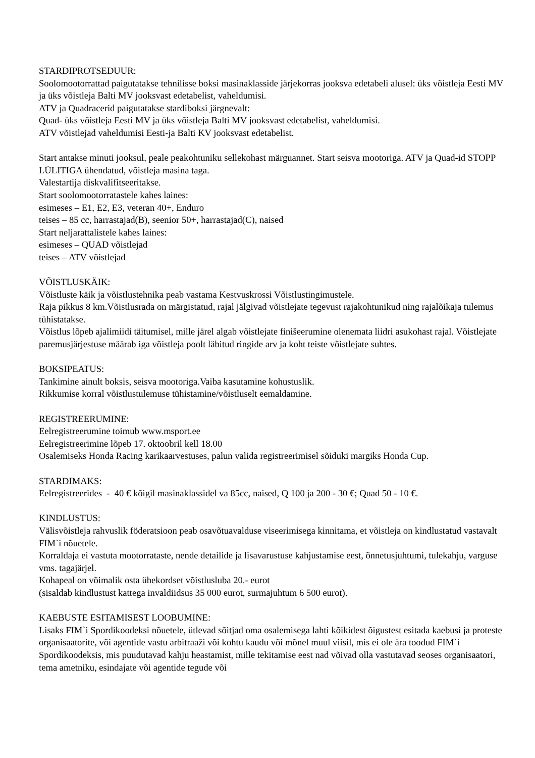STARDIPROTSEDUUR:
Soolomootorrattad paigutatakse tehnilisse boksi masinaklasside järjekorras jooksva edetabeli alusel: üks võistleja Eesti MV ja üks võistleja Balti MV jooksvast edetabelist, vaheldumisi.
ATV ja Quadracerid paigutatakse stardiboksi järgnevalt:
Quad- üks võistleja Eesti MV ja üks võistleja Balti MV jooksvast edetabelist, vaheldumisi.
ATV võistlejad vaheldumisi Eesti-ja Balti KV jooksvast edetabelist.
Start antakse minuti jooksul, peale peakohtuniku sellekohast märguannet. Start seisva mootoriga. ATV ja Quad-id STOPP LÜLITIGA ühendatud, võistleja masina taga.
Valestartija diskvalifitseeritakse.
Start soolomootorratastele kahes laines:
esimeses – E1, E2, E3, veteran 40+, Enduro
teises – 85 cc, harrastajad(B), seenior 50+, harrastajad(C), naised
Start neljarattalistele kahes laines:
esimeses – QUAD võistlejad
teises – ATV võistlejad
VÕISTLUSKÄIK:
Võistluste käik ja võistlustehnika peab vastama Kestvuskrossi Võistlustingimustele.
Raja pikkus 8 km.Võistlusrada on märgistatud, rajal jälgivad võistlejate tegevust rajakohtunikud ning rajalõikaja tulemus tühistatakse.
Võistlus lõpeb ajalimiidi täitumisel, mille järel algab võistlejate finišeerumine olenemata liidri asukohast rajal. Võistlejate paremusjärjestuse määrab iga võistleja poolt läbitud ringide arv ja koht teiste võistlejate suhtes.
BOKSIPEATUS:
Tankimine ainult boksis, seisva mootoriga.Vaiba kasutamine kohustuslik.
Rikkumise korral võistlustulemuse tühistamine/võistluselt eemaldamine.
REGISTREERUMINE:
Eelregistreerumine toimub www.msport.ee
Eelregistreerimine lõpeb 17. oktoobril kell 18.00
Osalemiseks Honda Racing karikaarvestuses, palun valida registreerimisel sõiduki margiks Honda Cup.
STARDIMAKS:
Eelregistreerides - 40 € kõigil masinaklassidel va 85cc, naised, Q 100 ja 200 - 30 €; Quad 50 - 10 €.
KINDLUSTUS:
Välisvõistleja rahvuslik föderatsioon peab osavõtuavalduse viseerimisega kinnitama, et võistleja on kindlustatud vastavalt FIM`i nõuetele.
Korraldaja ei vastuta mootorrataste, nende detailide ja lisavarustuse kahjustamise eest, õnnetusjuhtumi, tulekahju, varguse vms. tagajärjel.
Kohapeal on võimalik osta ühekordset võistlusluba 20.- eurot
(sisaldab kindlustust kattega invaldiidsus 35 000 eurot, surmajuhtum 6 500 eurot).
KAEBUSTE ESITAMISEST LOOBUMINE:
Lisaks FIM`i Spordikoodeksi nõuetele, ütlevad sõitjad oma osalemisega lahti kõikidest õigustest esitada kaebusi ja proteste organisaatorite, või agentide vastu arbitraaži või kohtu kaudu või mõnel muul viisil, mis ei ole ära toodud FIM`i Spordikoodeksis, mis puudutavad kahju heastamist, mille tekitamise eest nad võivad olla vastutavad seoses organisaatori, tema ametniku, esindajate või agentide tegude või